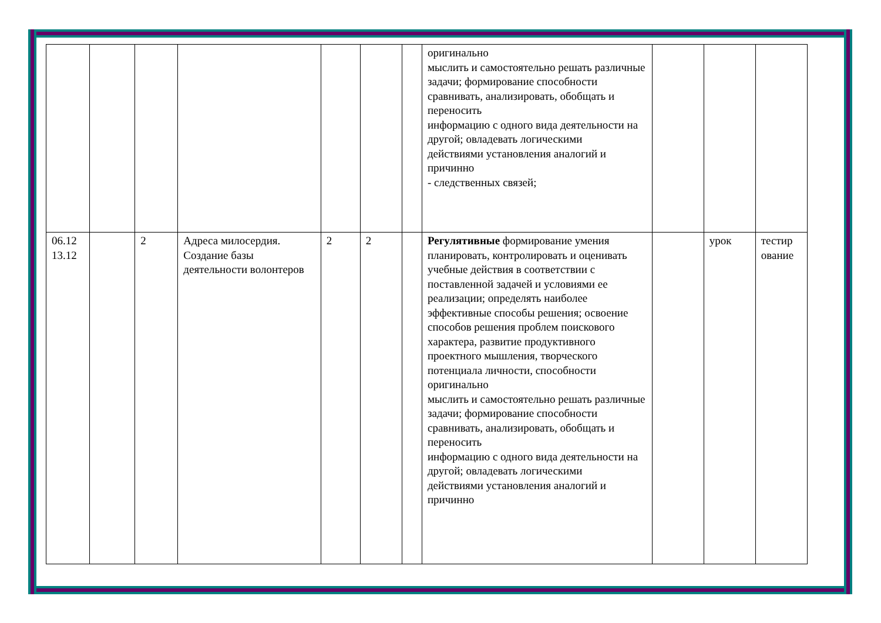| | | | | | | | оригинально мыслить и самостоятельно решать различные задачи; формирование способности сравнивать, анализировать, обобщать и переносить информацию с одного вида деятельности на другой; овладевать логическими действиями установления аналогий и причинно - следственных связей; | | | |
| 06.12 13.12 | | 2 | Адреса милосердия. Создание базы деятельности волонтеров | 2 | 2 | | Регулятивные формирование умения планировать, контролировать и оценивать учебные действия в соответствии с поставленной задачей и условиями ее реализации; определять наиболее эффективные способы решения; освоение способов решения проблем поискового характера, развитие продуктивного проектного мышления, творческого потенциала личности, способности оригинально мыслить и самостоятельно решать различные задачи; формирование способности сравнивать, анализировать, обобщать и переносить информацию с одного вида деятельности на другой; овладевать логическими действиями установления аналогий и причинно | | урок | тестир ование |